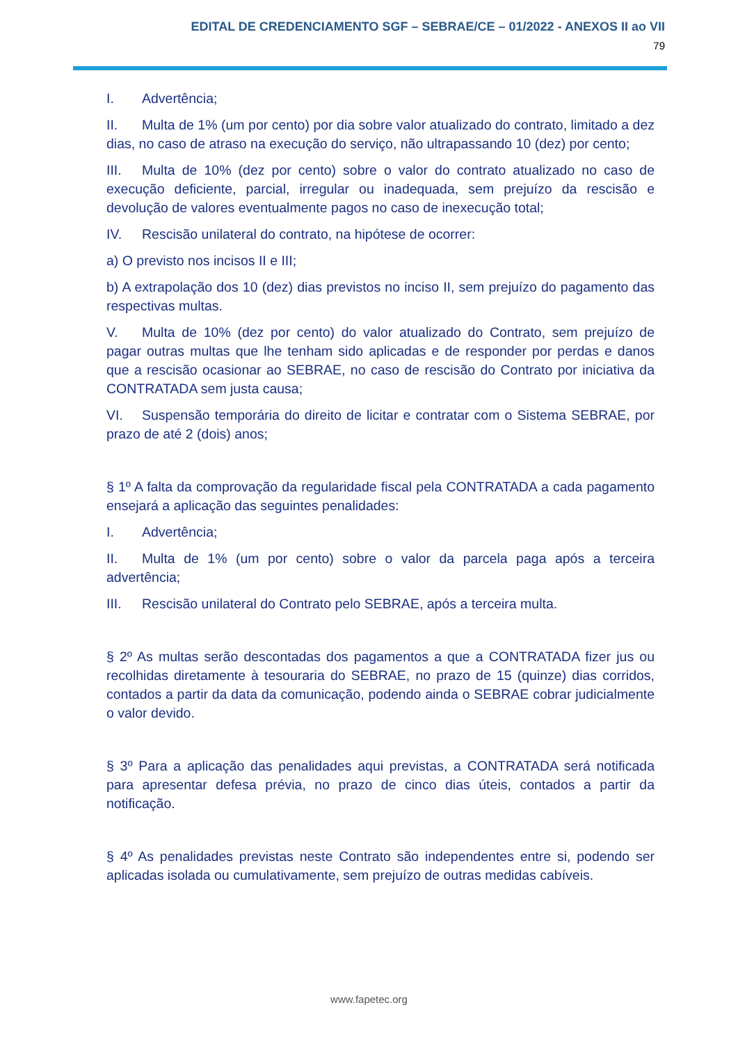EDITAL DE CREDENCIAMENTO SGF – SEBRAE/CE – 01/2022 - ANEXOS II ao VII
79
I. Advertência;
II. Multa de 1% (um por cento) por dia sobre valor atualizado do contrato, limitado a dez dias, no caso de atraso na execução do serviço, não ultrapassando 10 (dez) por cento;
III. Multa de 10% (dez por cento) sobre o valor do contrato atualizado no caso de execução deficiente, parcial, irregular ou inadequada, sem prejuízo da rescisão e devolução de valores eventualmente pagos no caso de inexecução total;
IV. Rescisão unilateral do contrato, na hipótese de ocorrer:
a) O previsto nos incisos II e III;
b) A extrapolação dos 10 (dez) dias previstos no inciso II, sem prejuízo do pagamento das respectivas multas.
V. Multa de 10% (dez por cento) do valor atualizado do Contrato, sem prejuízo de pagar outras multas que lhe tenham sido aplicadas e de responder por perdas e danos que a rescisão ocasionar ao SEBRAE, no caso de rescisão do Contrato por iniciativa da CONTRATADA sem justa causa;
VI. Suspensão temporária do direito de licitar e contratar com o Sistema SEBRAE, por prazo de até 2 (dois) anos;
§ 1º A falta da comprovação da regularidade fiscal pela CONTRATADA a cada pagamento ensejará a aplicação das seguintes penalidades:
I. Advertência;
II. Multa de 1% (um por cento) sobre o valor da parcela paga após a terceira advertência;
III. Rescisão unilateral do Contrato pelo SEBRAE, após a terceira multa.
§ 2º As multas serão descontadas dos pagamentos a que a CONTRATADA fizer jus ou recolhidas diretamente à tesouraria do SEBRAE, no prazo de 15 (quinze) dias corridos, contados a partir da data da comunicação, podendo ainda o SEBRAE cobrar judicialmente o valor devido.
§ 3º Para a aplicação das penalidades aqui previstas, a CONTRATADA será notificada para apresentar defesa prévia, no prazo de cinco dias úteis, contados a partir da notificação.
§ 4º As penalidades previstas neste Contrato são independentes entre si, podendo ser aplicadas isolada ou cumulativamente, sem prejuízo de outras medidas cabíveis.
www.fapetec.org